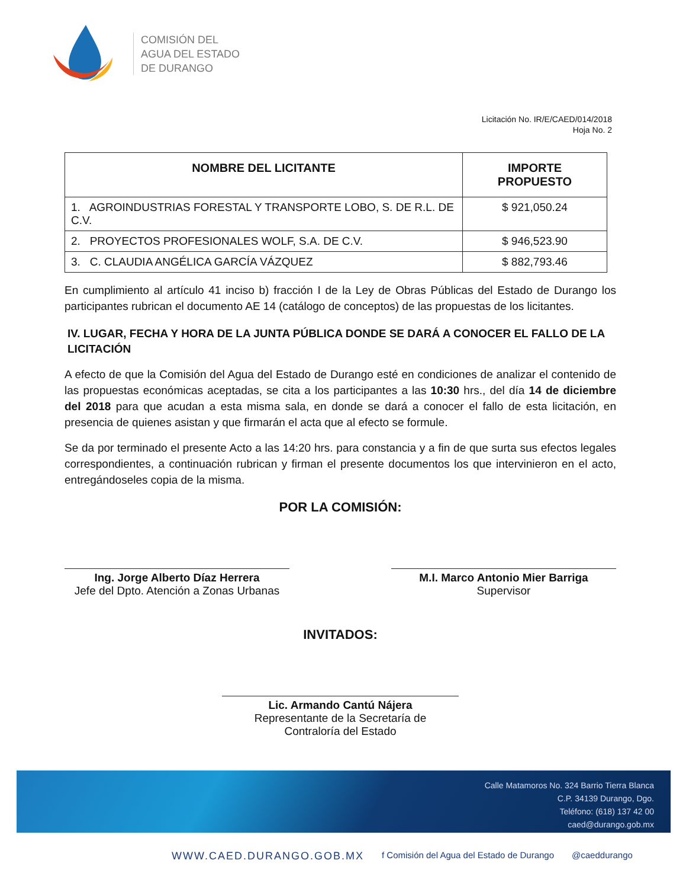COMISIÓN DEL
AGUA DEL ESTADO
DE DURANGO
Licitación No. IR/E/CAED/014/2018
Hoja No. 2
| NOMBRE DEL LICITANTE | IMPORTE PROPUESTO |
| --- | --- |
| 1. AGROINDUSTRIAS FORESTAL Y TRANSPORTE LOBO, S. DE R.L. DE C.V. | $ 921,050.24 |
| 2. PROYECTOS PROFESIONALES WOLF, S.A. DE C.V. | $ 946,523.90 |
| 3. C. CLAUDIA ANGÉLICA GARCÍA VÁZQUEZ | $ 882,793.46 |
En cumplimiento al artículo 41 inciso b) fracción I de la Ley de Obras Públicas del Estado de Durango los participantes rubrican el documento AE 14 (catálogo de conceptos) de las propuestas de los licitantes.
IV. LUGAR, FECHA Y HORA DE LA JUNTA PÚBLICA DONDE SE DARÁ A CONOCER EL FALLO DE LA LICITACIÓN
A efecto de que la Comisión del Agua del Estado de Durango esté en condiciones de analizar el contenido de las propuestas económicas aceptadas, se cita a los participantes a las 10:30 hrs., del día 14 de diciembre del 2018 para que acudan a esta misma sala, en donde se dará a conocer el fallo de esta licitación, en presencia de quienes asistan y que firmarán el acta que al efecto se formule.
Se da por terminado el presente Acto a las 14:20 hrs. para constancia y a fin de que surta sus efectos legales correspondientes, a continuación rubrican y firman el presente documentos los que intervinieron en el acto, entregándoseles copia de la misma.
POR LA COMISIÓN:
Ing. Jorge Alberto Díaz Herrera
Jefe del Dpto. Atención a Zonas Urbanas
M.I. Marco Antonio Mier Barriga
Supervisor
INVITADOS:
Lic. Armando Cantú Nájera
Representante de la Secretaría de
Contraloría del Estado
Calle Matamoros No. 324 Barrio Tierra Blanca
C.P. 34139 Durango, Dgo.
Teléfono: (618) 137 42 00
caed@durango.gob.mx
WWW.CAED.DURANGO.GOB.MX f Comisión del Agua del Estado de Durango @caeddurango